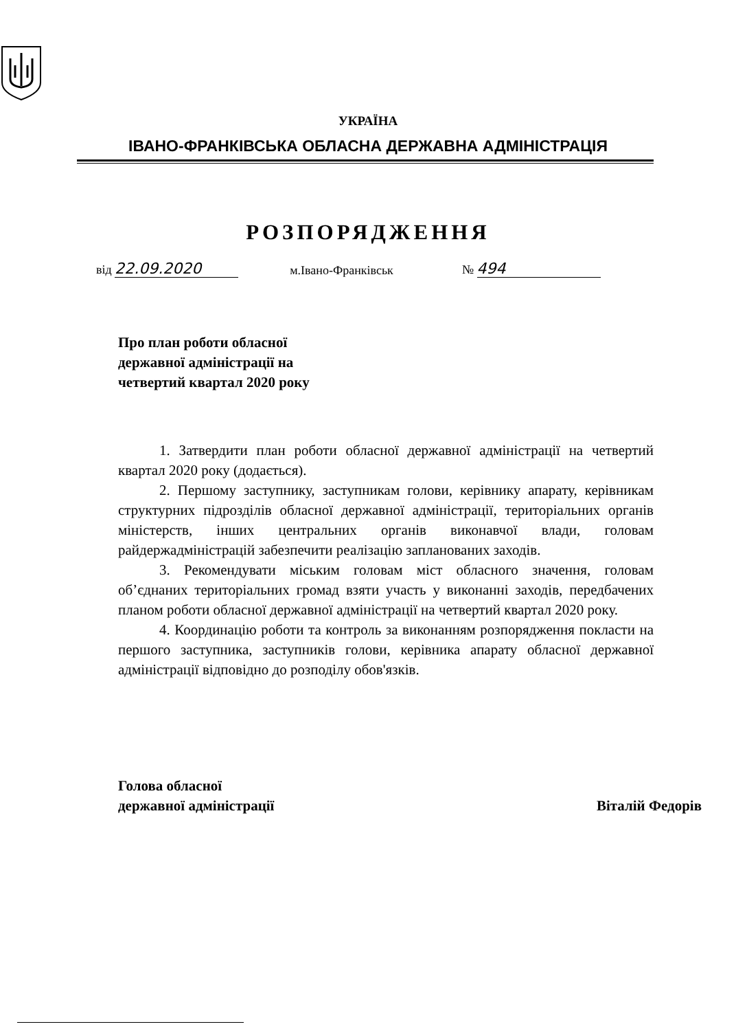УКРАЇНА
ІВАНО-ФРАНКІВСЬКА ОБЛАСНА ДЕРЖАВНА АДМІНІСТРАЦІЯ
РОЗПОРЯДЖЕННЯ
від 22.09.2020 м.Івано-Франківськ № 494
Про план роботи обласної
державної адміністрації на
четвертий квартал 2020 року
1. Затвердити план роботи обласної державної адміністрації на четвертий квартал 2020 року (додається).
2. Першому заступнику, заступникам голови, керівнику апарату, керівникам структурних підрозділів обласної державної адміністрації, територіальних органів міністерств, інших центральних органів виконавчої влади, головам райдержадміністрацій забезпечити реалізацію запланованих заходів.
3. Рекомендувати міським головам міст обласного значення, головам об’єднаних територіальних громад взяти участь у виконанні заходів, передбачених планом роботи обласної державної адміністрації на четвертий квартал 2020 року.
4. Координацію роботи та контроль за виконанням розпорядження покласти на першого заступника, заступників голови, керівника апарату обласної державної адміністрації відповідно до розподілу обов'язків.
Голова обласної
державної адміністрації Віталій Федорів